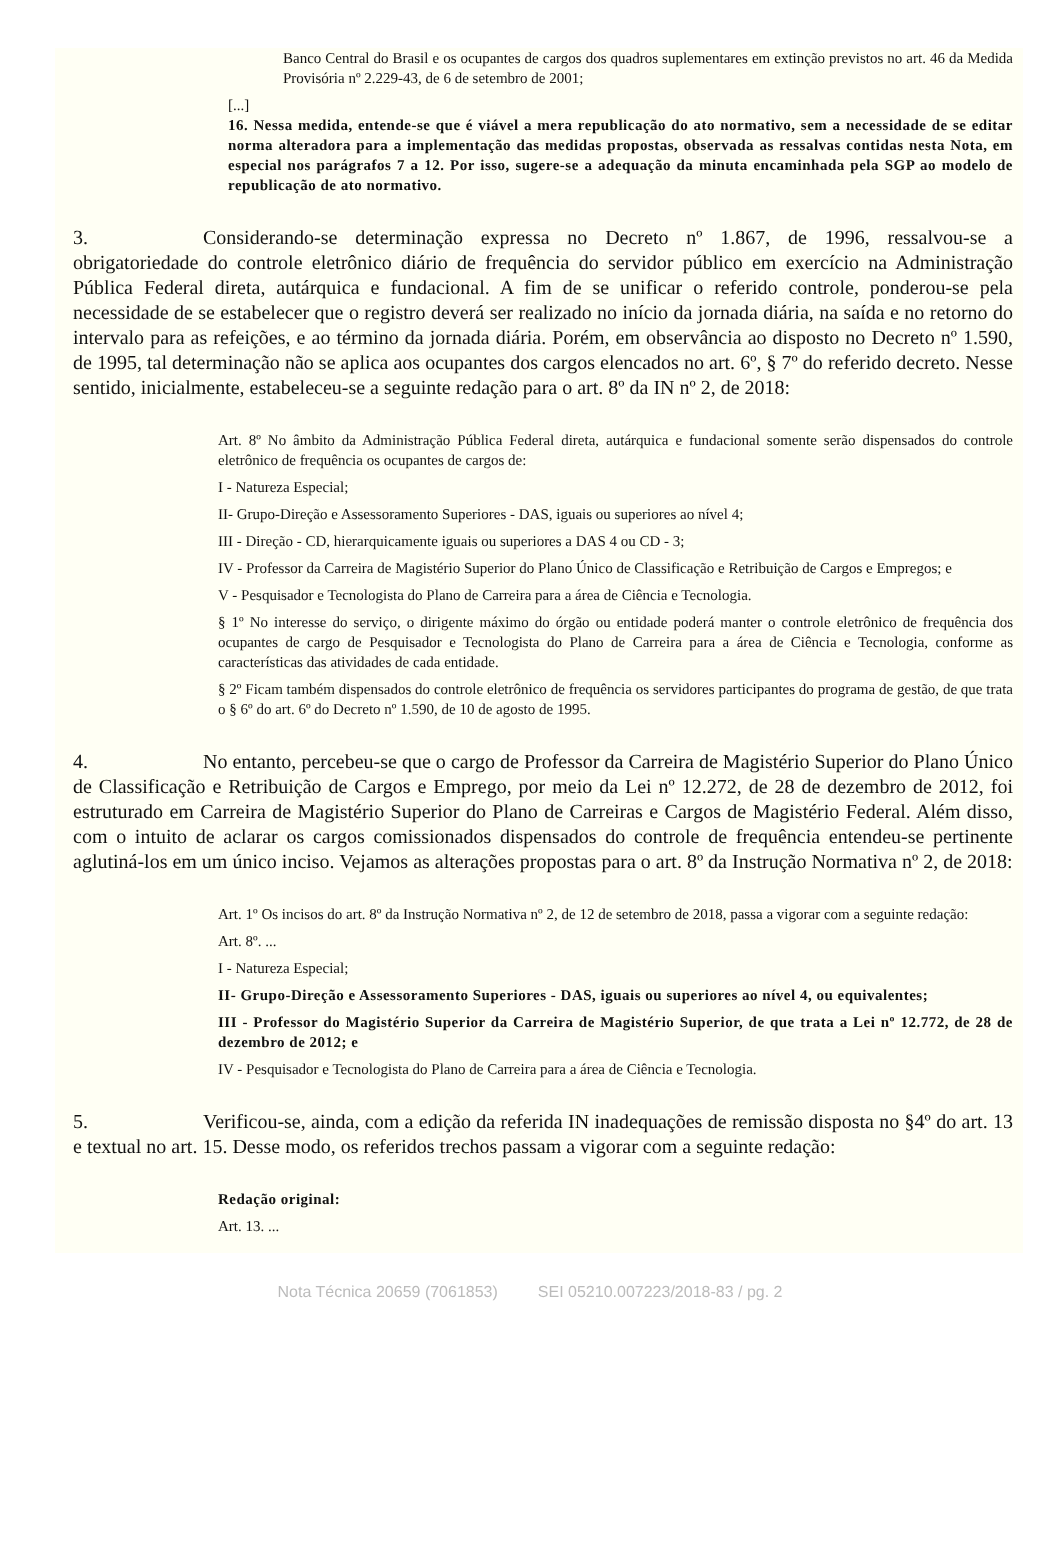Banco Central do Brasil e os ocupantes de cargos dos quadros suplementares em extinção previstos no art. 46 da Medida Provisória nº 2.229-43, de 6 de setembro de 2001;
[...]
16. Nessa medida, entende-se que é viável a mera republicação do ato normativo, sem a necessidade de se editar norma alteradora para a implementação das medidas propostas, observada as ressalvas contidas nesta Nota, em especial nos parágrafos 7 a 12. Por isso, sugere-se a adequação da minuta encaminhada pela SGP ao modelo de republicação de ato normativo.
3. Considerando-se determinação expressa no Decreto nº 1.867, de 1996, ressalvou-se a obrigatoriedade do controle eletrônico diário de frequência do servidor público em exercício na Administração Pública Federal direta, autárquica e fundacional. A fim de se unificar o referido controle, ponderou-se pela necessidade de se estabelecer que o registro deverá ser realizado no início da jornada diária, na saída e no retorno do intervalo para as refeições, e ao término da jornada diária. Porém, em observância ao disposto no Decreto nº 1.590, de 1995, tal determinação não se aplica aos ocupantes dos cargos elencados no art. 6º, § 7º do referido decreto. Nesse sentido, inicialmente, estabeleceu-se a seguinte redação para o art. 8º da IN nº 2, de 2018:
Art. 8º No âmbito da Administração Pública Federal direta, autárquica e fundacional somente serão dispensados do controle eletrônico de frequência os ocupantes de cargos de:
I - Natureza Especial;
II- Grupo-Direção e Assessoramento Superiores - DAS, iguais ou superiores ao nível 4;
III - Direção - CD, hierarquicamente iguais ou superiores a DAS 4 ou CD - 3;
IV - Professor da Carreira de Magistério Superior do Plano Único de Classificação e Retribuição de Cargos e Empregos; e
V - Pesquisador e Tecnologista do Plano de Carreira para a área de Ciência e Tecnologia.
§ 1º No interesse do serviço, o dirigente máximo do órgão ou entidade poderá manter o controle eletrônico de frequência dos ocupantes de cargo de Pesquisador e Tecnologista do Plano de Carreira para a área de Ciência e Tecnologia, conforme as características das atividades de cada entidade.
§ 2º Ficam também dispensados do controle eletrônico de frequência os servidores participantes do programa de gestão, de que trata o § 6º do art. 6º do Decreto nº 1.590, de 10 de agosto de 1995.
4. No entanto, percebeu-se que o cargo de Professor da Carreira de Magistério Superior do Plano Único de Classificação e Retribuição de Cargos e Emprego, por meio da Lei nº 12.272, de 28 de dezembro de 2012, foi estruturado em Carreira de Magistério Superior do Plano de Carreiras e Cargos de Magistério Federal. Além disso, com o intuito de aclarar os cargos comissionados dispensados do controle de frequência entendeu-se pertinente aglutiná-los em um único inciso. Vejamos as alterações propostas para o art. 8º da Instrução Normativa nº 2, de 2018:
Art. 1º Os incisos do art. 8º da Instrução Normativa nº 2, de 12 de setembro de 2018, passa a vigorar com a seguinte redação:
Art. 8º. ...
I - Natureza Especial;
II- Grupo-Direção e Assessoramento Superiores - DAS, iguais ou superiores ao nível 4, ou equivalentes;
III - Professor do Magistério Superior da Carreira de Magistério Superior, de que trata a Lei nº 12.772, de 28 de dezembro de 2012; e
IV - Pesquisador e Tecnologista do Plano de Carreira para a área de Ciência e Tecnologia.
5. Verificou-se, ainda, com a edição da referida IN inadequações de remissão disposta no §4º do art. 13 e textual no art. 15. Desse modo, os referidos trechos passam a vigorar com a seguinte redação:
Redação original:
Art. 13. ...
Nota Técnica 20659 (7061853) SEI 05210.007223/2018-83 / pg. 2